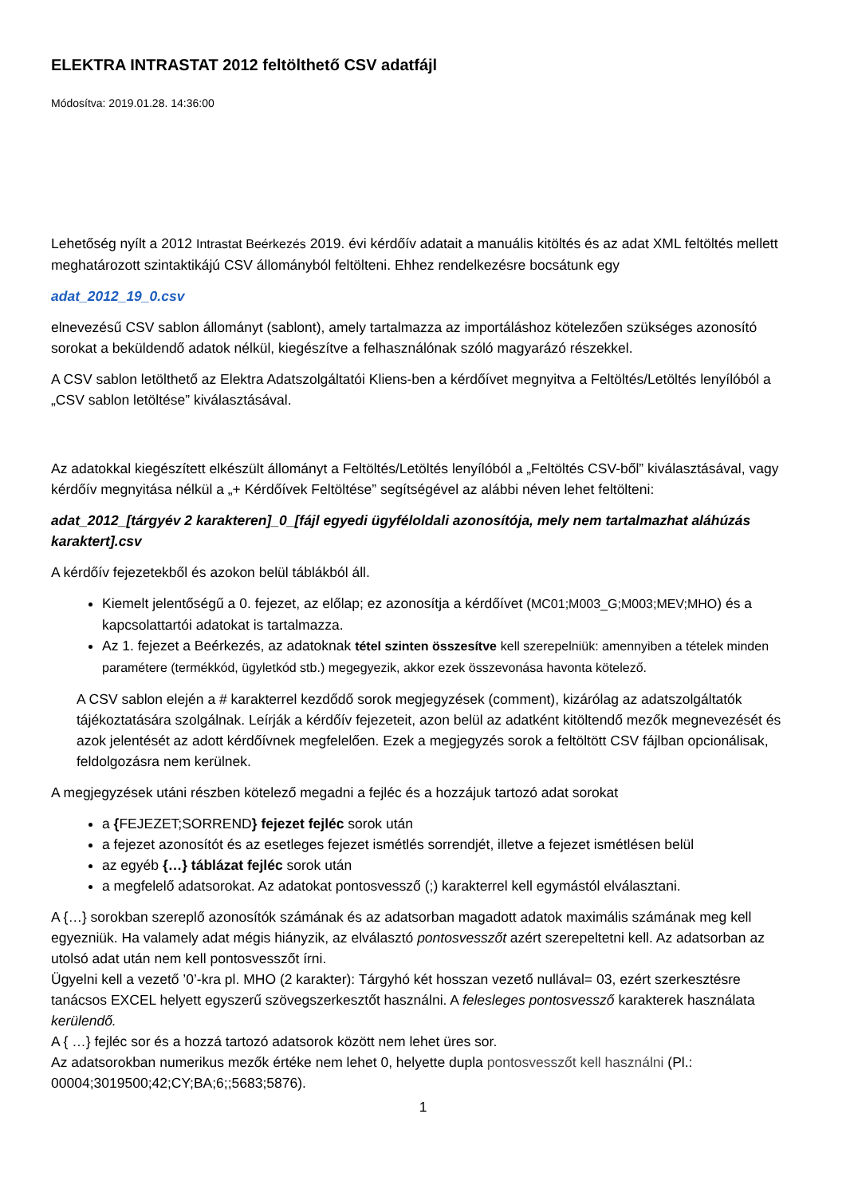ELEKTRA INTRASTAT 2012 feltölthető CSV adatfájl
Módosítva: 2019.01.28. 14:36:00
Lehetőség nyílt a 2012 Intrastat Beérkezés 2019. évi kérdőív adatait a manuális kitöltés és az adat XML feltöltés mellett meghatározott szintaktikájú CSV állományból feltölteni. Ehhez rendelkezésre bocsátunk egy
adat_2012_19_0.csv
elnevezésű CSV sablon állományt (sablont), amely tartalmazza az importáláshoz kötelezően szükséges azonosító sorokat a beküldendő adatok nélkül, kiegészítve a felhasználónak szóló magyarázó részekkel.
A CSV sablon letölthető az Elektra Adatszolgáltatói Kliens-ben a kérdőívet megnyitva a Feltöltés/Letöltés lenyílóból a „CSV sablon letöltése” kiválasztásával.
Az adatokkal kiegészített elkészült állományt a Feltöltés/Letöltés lenyílóból a „Feltöltés CSV-ből” kiválasztásával, vagy kérdőív megnyitása nélkül a „+ Kérdőívek Feltöltése” segítségével az alábbi néven lehet feltölteni:
adat_2012_[tárgyév 2 karakteren]_0_[fájl egyedi ügyféloldali azonosítója, mely nem tartalmazhat aláhúzás karaktert].csv
A kérdőív fejezetekből és azokon belül táblákból áll.
Kiemelt jelentőségű a 0. fejezet, az előlap; ez azonosítja a kérdőívet (MC01;M003_G;M003;MEV;MHO) és a kapcsolattartói adatokat is tartalmazza.
Az 1. fejezet a Beérkezés, az adatoknak tétel szinten összesítve kell szerepelniük: amennyiben a tételek minden paramétere (termékkód, ügyletkód stb.) megegyezik, akkor ezek összevonása havonta kötelező.
A CSV sablon elején a # karakterrel kezdődő sorok megjegyzések (comment), kizárólag az adatszolgáltatók tájékoztatására szolgálnak. Leírják a kérdőív fejezeteit, azon belül az adatként kitöltendő mezők megnevezését és azok jelentését az adott kérdőívnek megfelelően. Ezek a megjegyzés sorok a feltöltött CSV fájlban opcionálisak, feldolgozásra nem kerülnek.
A megjegyzések utáni részben kötelező megadni a fejléc és a hozzájuk tartozó adat sorokat
a {FEJEZET;SORREND} fejezet fejléc sorok után
a fejezet azonosítót és az esetleges fejezet ismétlés sorrendjét, illetve a fejezet ismétlésen belül
az egyéb {…} táblázat fejléc sorok után
a megfelelő adatsorokat. Az adatokat pontosvessző (;) karakterrel kell egymástól elválasztani.
A {…} sorokban szereplő azonosítók számának és az adatsorban magadott adatok maximális számának meg kell egyezniük. Ha valamely adat mégis hiányzik, az elválasztó pontosvesszőt azért szerepeltetni kell. Az adatsorban az utolsó adat után nem kell pontosvesszőt írni.
Ügyelni kell a vezető ’0’-kra pl. MHO (2 karakter): Tárgyhó két hosszan vezető nullával= 03, ezért szerkesztésre tanácsos EXCEL helyett egyszerű szövegszerkesztőt használni. A felesleges pontosvessző karakterek használata kerülendő.
A { …} fejléc sor és a hozzá tartozó adatsorok között nem lehet üres sor.
Az adatsorokban numerikus mezők értéke nem lehet 0, helyette dupla pontosvesszőt kell használni (Pl.: 00004;3019500;42;CY;BA;6;;5683;5876).
1